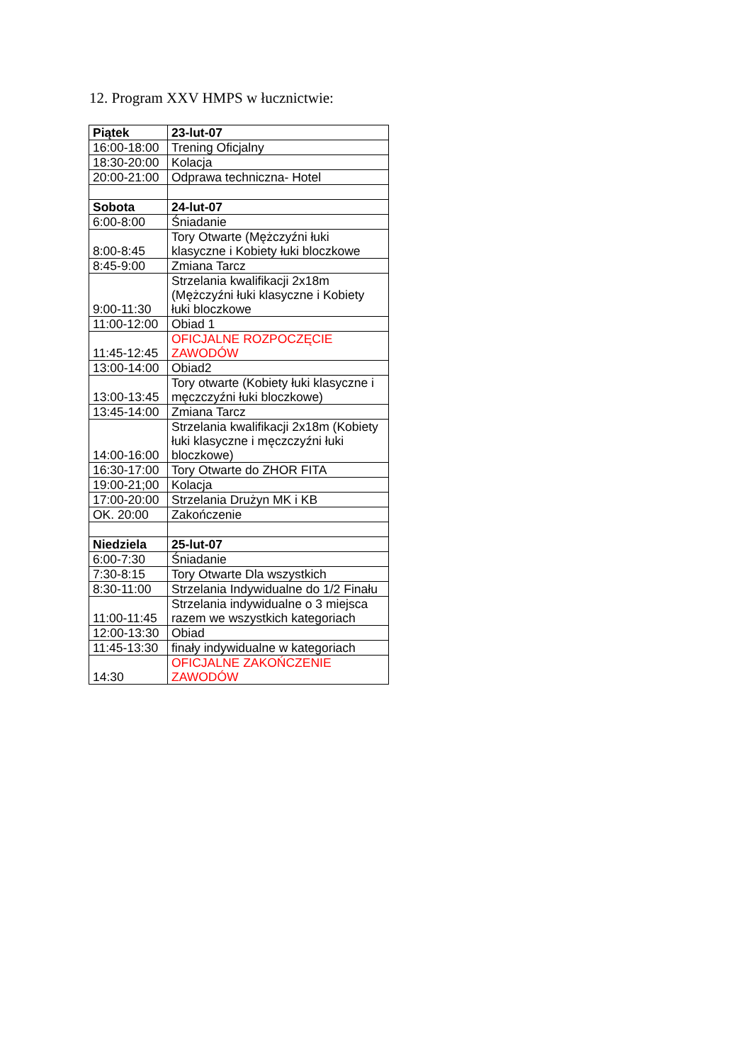12. Program XXV HMPS w łucznictwie:
| Piątek | 23-lut-07 |
| 16:00-18:00 | Trening Oficjalny |
| 18:30-20:00 | Kolacja |
| 20:00-21:00 | Odprawa techniczna- Hotel |
| Sobota | 24-lut-07 |
| 6:00-8:00 | Śniadanie |
| 8:00-8:45 | Tory Otwarte (Mężczyźni łuki klasyczne i Kobiety łuki bloczkowe |
| 8:45-9:00 | Zmiana Tarcz |
| 9:00-11:30 | Strzelania kwalifikacji 2x18m (Mężczyźni łuki klasyczne i Kobiety łuki bloczkowe |
| 11:00-12:00 | Obiad 1 |
| 11:45-12:45 | OFICJALNE ROZPOCZĘCIE ZAWODÓW |
| 13:00-14:00 | Obiad2 |
| 13:00-13:45 | Tory otwarte (Kobiety łuki klasyczne i męczczyźni łuki bloczkowe) |
| 13:45-14:00 | Zmiana Tarcz |
| 14:00-16:00 | Strzelania kwalifikacji 2x18m (Kobiety łuki klasyczne i męczczyźni łuki bloczkowe) |
| 16:30-17:00 | Tory Otwarte do ZHOR FITA |
| 19:00-21;00 | Kolacja |
| 17:00-20:00 | Strzelania Drużyn MK i KB |
| OK. 20:00 | Zakończenie |
| Niedziela | 25-lut-07 |
| 6:00-7:30 | Śniadanie |
| 7:30-8:15 | Tory Otwarte Dla wszystkich |
| 8:30-11:00 | Strzelania Indywidualne do 1/2 Finału |
| 11:00-11:45 | Strzelania indywidualne o 3 miejsca razem we wszystkich kategoriach |
| 12:00-13:30 | Obiad |
| 11:45-13:30 | finały indywidualne w kategoriach |
| 14:30 | OFICJALNE ZAKOŃCZENIE ZAWODÓW |